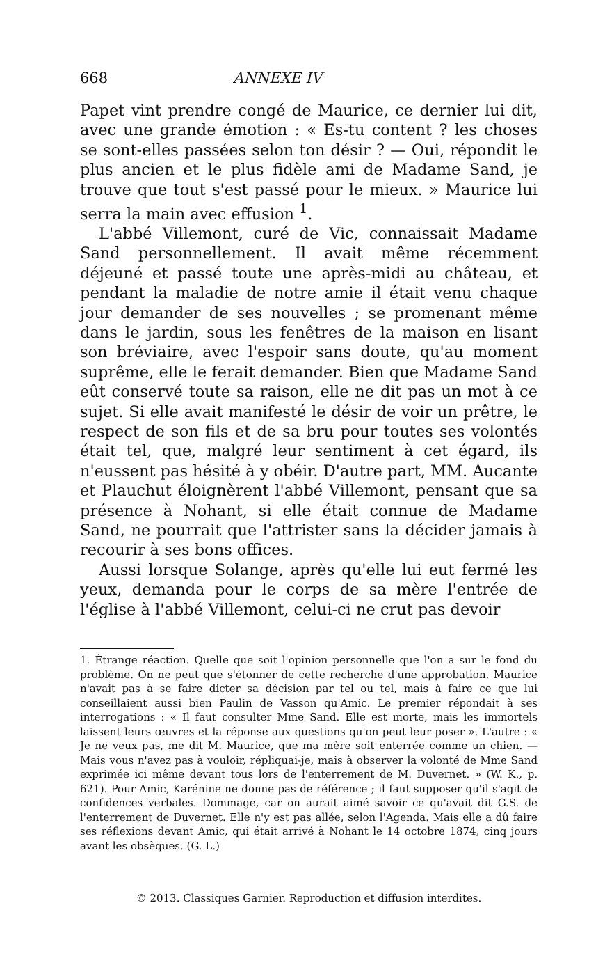668 ANNEXE IV
Papet vint prendre congé de Maurice, ce dernier lui dit, avec une grande émotion : « Es-tu content ? les choses se sont-elles passées selon ton désir ? — Oui, répondit le plus ancien et le plus fidèle ami de Madame Sand, je trouve que tout s'est passé pour le mieux. » Maurice lui serra la main avec effusion <sup>1</sup>.
L'abbé Villemont, curé de Vic, connaissait Madame Sand personnellement. Il avait même récemment déjeuné et passé toute une après-midi au château, et pendant la maladie de notre amie il était venu chaque jour demander de ses nouvelles ; se promenant même dans le jardin, sous les fenêtres de la maison en lisant son bréviaire, avec l'espoir sans doute, qu'au moment suprême, elle le ferait demander. Bien que Madame Sand eût conservé toute sa raison, elle ne dit pas un mot à ce sujet. Si elle avait manifesté le désir de voir un prêtre, le respect de son fils et de sa bru pour toutes ses volontés était tel, que, malgré leur sentiment à cet égard, ils n'eussent pas hésité à y obéir. D'autre part, MM. Aucante et Plauchut éloignèrent l'abbé Villemont, pensant que sa présence à Nohant, si elle était connue de Madame Sand, ne pourrait que l'attrister sans la décider jamais à recourir à ses bons offices.
Aussi lorsque Solange, après qu'elle lui eut fermé les yeux, demanda pour le corps de sa mère l'entrée de l'église à l'abbé Villemont, celui-ci ne crut pas devoir
1. Étrange réaction. Quelle que soit l'opinion personnelle que l'on a sur le fond du problème. On ne peut que s'étonner de cette recherche d'une approbation. Maurice n'avait pas à se faire dicter sa décision par tel ou tel, mais à faire ce que lui conseillaient aussi bien Paulin de Vasson qu'Amic. Le premier répondait à ses interrogations : « Il faut consulter Mme Sand. Elle est morte, mais les immortels laissent leurs œuvres et la réponse aux questions qu'on peut leur poser ». L'autre : « Je ne veux pas, me dit M. Maurice, que ma mère soit enterrée comme un chien. — Mais vous n'avez pas à vouloir, répliquai-je, mais à observer la volonté de Mme Sand exprimée ici même devant tous lors de l'enterrement de M. Duvernet. » (W. K., p. 621). Pour Amic, Karénine ne donne pas de référence ; il faut supposer qu'il s'agit de confidences verbales. Dommage, car on aurait aimé savoir ce qu'avait dit G.S. de l'enterrement de Duvernet. Elle n'y est pas allée, selon l'Agenda. Mais elle a dû faire ses réflexions devant Amic, qui était arrivé à Nohant le 14 octobre 1874, cinq jours avant les obsèques. (G. L.)
© 2013. Classiques Garnier. Reproduction et diffusion interdites.